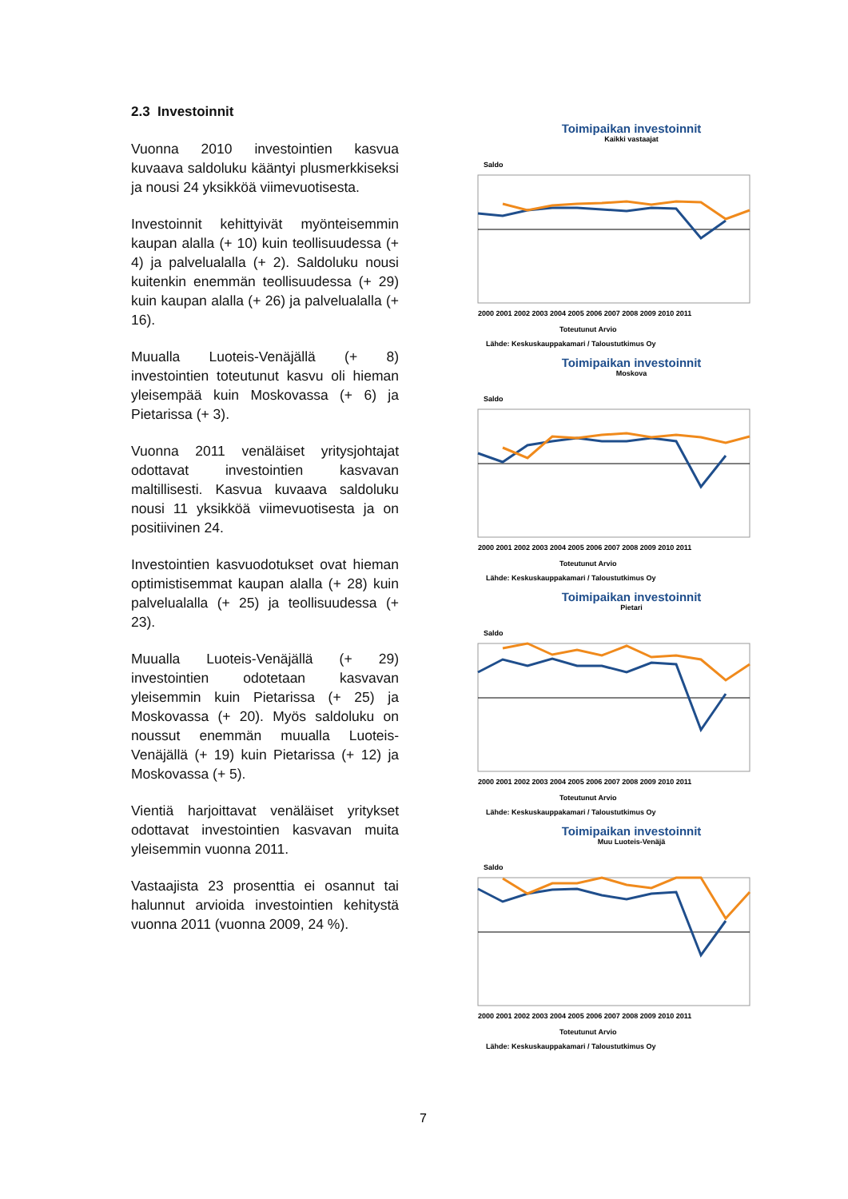2.3 Investoinnit
Vuonna 2010 investointien kasvua kuvaava saldoluku kääntyi plusmerkkiseksi ja nousi 24 yksikköä viimevuotisesta.
Investoinnit kehittyivät myönteisemmin kaupan alalla (+ 10) kuin teollisuudessa (+ 4) ja palvelualalla (+ 2). Saldoluku nousi kuitenkin enemmän teollisuudessa (+ 29) kuin kaupan alalla (+ 26) ja palvelualalla (+ 16).
Muualla Luoteis-Venäjällä (+ 8) investointien toteutunut kasvu oli hieman yleisempää kuin Moskovassa (+ 6) ja Pietarissa (+ 3).
Vuonna 2011 venäläiset yritysjohtajat odottavat investointien kasvavan maltillisesti. Kasvua kuvaava saldoluku nousi 11 yksikköä viimevuotisesta ja on positiivinen 24.
Investointien kasvuodotukset ovat hieman optimistisemmat kaupan alalla (+ 28) kuin palvelualalla (+ 25) ja teollisuudessa (+ 23).
Muualla Luoteis-Venäjällä (+ 29) investointien odotetaan kasvavan yleisemmin kuin Pietarissa (+ 25) ja Moskovassa (+ 20). Myös saldoluku on noussut enemmän muualla Luoteis-Venäjällä (+ 19) kuin Pietarissa (+ 12) ja Moskovassa (+ 5).
Vientiä harjoittavat venäläiset yritykset odottavat investointien kasvavan muita yleisemmin vuonna 2011.
Vastaajista 23 prosenttia ei osannut tai halunnut arvioida investointien kehitystä vuonna 2011 (vuonna 2009, 24 %).
Toimipaikan investoinnit
Kaikki vastaajat
Saldo
2000 2001 2002 2003 2004 2005 2006 2007 2008 2009 2010 2011
Toteutunut Arvio
Lähde: Keskuskauppakamari / Taloustutkimus Oy
Toimipaikan investoinnit
Moskova
Saldo
2000 2001 2002 2003 2004 2005 2006 2007 2008 2009 2010 2011
Toteutunut Arvio
Lähde: Keskuskauppakamari / Taloustutkimus Oy
Toimipaikan investoinnit
Pietari
Saldo
2000 2001 2002 2003 2004 2005 2006 2007 2008 2009 2010 2011
Toteutunut Arvio
Lähde: Keskuskauppakamari / Taloustutkimus Oy
Toimipaikan investoinnit
Muu Luoteis-Venäjä
Saldo
2000 2001 2002 2003 2004 2005 2006 2007 2008 2009 2010 2011
Toteutunut Arvio
Lähde: Keskuskauppakamari / Taloustutkimus Oy
7